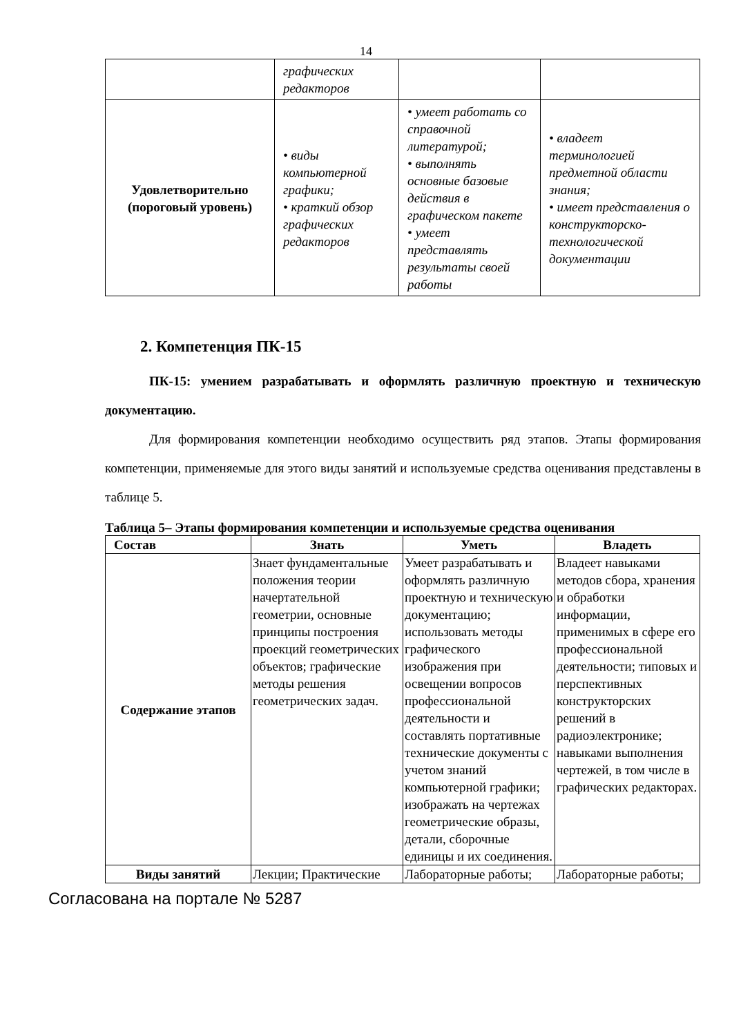14
| | графических редакторов | | |
| Удовлетворительно (пороговый уровень) | • виды компьютерной графики; • краткий обзор графических редакторов | • умеет работать со справочной литературой; • выполнять основные базовые действия в графическом пакете • умеет представлять результаты своей работы | • владеет терминологией предметной области знания; • имеет представления о конструкторско-технологической документации |
2. Компетенция ПК-15
ПК-15: умением разрабатывать и оформлять различную проектную и техническую документацию.
Для формирования компетенции необходимо осуществить ряд этапов. Этапы формирования компетенции, применяемые для этого виды занятий и используемые средства оценивания представлены в таблице 5.
Таблица 5– Этапы формирования компетенции и используемые средства оценивания
| Состав | Знать | Уметь | Владеть |
| --- | --- | --- | --- |
| Содержание этапов | Знает фундаментальные положения теории начертательной геометрии, основные принципы построения проекций геометрических объектов; графические методы решения геометрических задач. | Умеет разрабатывать и оформлять различную проектную и техническую документацию; использовать методы графического изображения при освещении вопросов профессиональной деятельности и составлять портативные технические документы с учетом знаний компьютерной графики; изображать на чертежах геометрические образы, детали, сборочные единицы и их соединения. | Владеет навыками методов сбора, хранения и обработки информации, применимых в сфере его профессиональной деятельности; типовых и перспективных конструкторских решений в радиоэлектронике; навыками выполнения чертежей, в том числе в графических редакторах. |
| Виды занятий | Лекции; Практические | Лабораторные работы; | Лабораторные работы; |
Согласована на портале № 5287